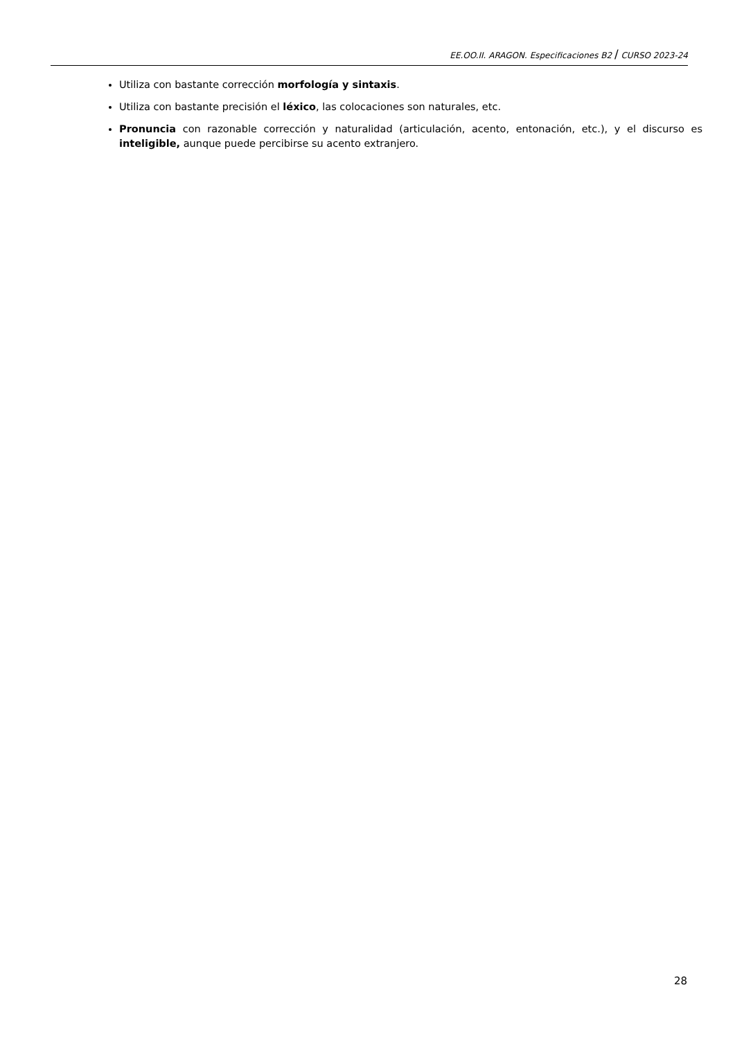EE.OO.II. ARAGON. Especificaciones B2 / CURSO 2023-24
Utiliza con bastante corrección morfología y sintaxis.
Utiliza con bastante precisión el léxico, las colocaciones son naturales, etc.
Pronuncia con razonable corrección y naturalidad (articulación, acento, entonación, etc.), y el discurso es inteligible, aunque puede percibirse su acento extranjero.
28